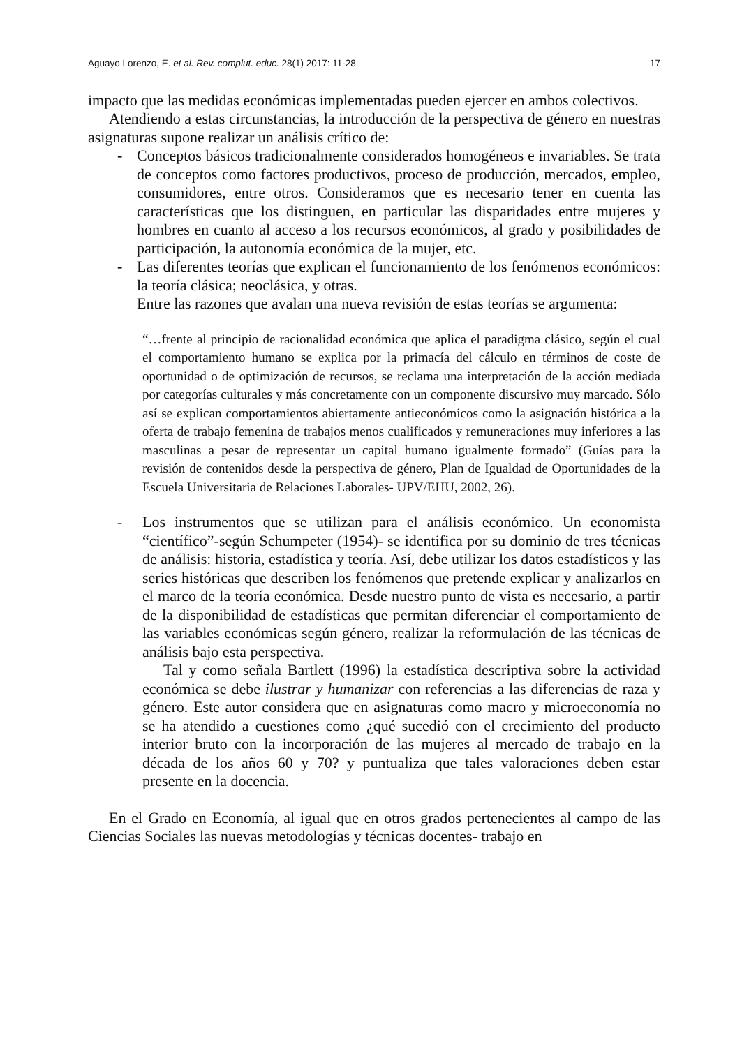Aguayo Lorenzo, E. et al. Rev. complut. educ. 28(1) 2017: 11-28 17
impacto que las medidas económicas implementadas pueden ejercer en ambos colectivos.
Atendiendo a estas circunstancias, la introducción de la perspectiva de género en nuestras asignaturas supone realizar un análisis crítico de:
- Conceptos básicos tradicionalmente considerados homogéneos e invariables. Se trata de conceptos como factores productivos, proceso de producción, mercados, empleo, consumidores, entre otros. Consideramos que es necesario tener en cuenta las características que los distinguen, en particular las disparidades entre mujeres y hombres en cuanto al acceso a los recursos económicos, al grado y posibilidades de participación, la autonomía económica de la mujer, etc.
- Las diferentes teorías que explican el funcionamiento de los fenómenos económicos: la teoría clásica; neoclásica, y otras.
Entre las razones que avalan una nueva revisión de estas teorías se argumenta:
“…frente al principio de racionalidad económica que aplica el paradigma clásico, según el cual el comportamiento humano se explica por la primacía del cálculo en términos de coste de oportunidad o de optimización de recursos, se reclama una interpretación de la acción mediada por categorías culturales y más concretamente con un componente discursivo muy marcado. Sólo así se explican comportamientos abiertamente antieconómicos como la asignación histórica a la oferta de trabajo femenina de trabajos menos cualificados y remuneraciones muy inferiores a las masculinas a pesar de representar un capital humano igualmente formado” (Guías para la revisión de contenidos desde la perspectiva de género, Plan de Igualdad de Oportunidades de la Escuela Universitaria de Relaciones Laborales- UPV/EHU, 2002, 26).
- Los instrumentos que se utilizan para el análisis económico. Un economista “científico”-según Schumpeter (1954)- se identifica por su dominio de tres técnicas de análisis: historia, estadística y teoría. Así, debe utilizar los datos estadísticos y las series históricas que describen los fenómenos que pretende explicar y analizarlos en el marco de la teoría económica. Desde nuestro punto de vista es necesario, a partir de la disponibilidad de estadísticas que permitan diferenciar el comportamiento de las variables económicas según género, realizar la reformulación de las técnicas de análisis bajo esta perspectiva.
Tal y como señala Bartlett (1996) la estadística descriptiva sobre la actividad económica se debe ilustrar y humanizar con referencias a las diferencias de raza y género. Este autor considera que en asignaturas como macro y microeconomía no se ha atendido a cuestiones como ¿qué sucedió con el crecimiento del producto interior bruto con la incorporación de las mujeres al mercado de trabajo en la década de los años 60 y 70? y puntualiza que tales valoraciones deben estar presente en la docencia.
En el Grado en Economía, al igual que en otros grados pertenecientes al campo de las Ciencias Sociales las nuevas metodologías y técnicas docentes- trabajo en